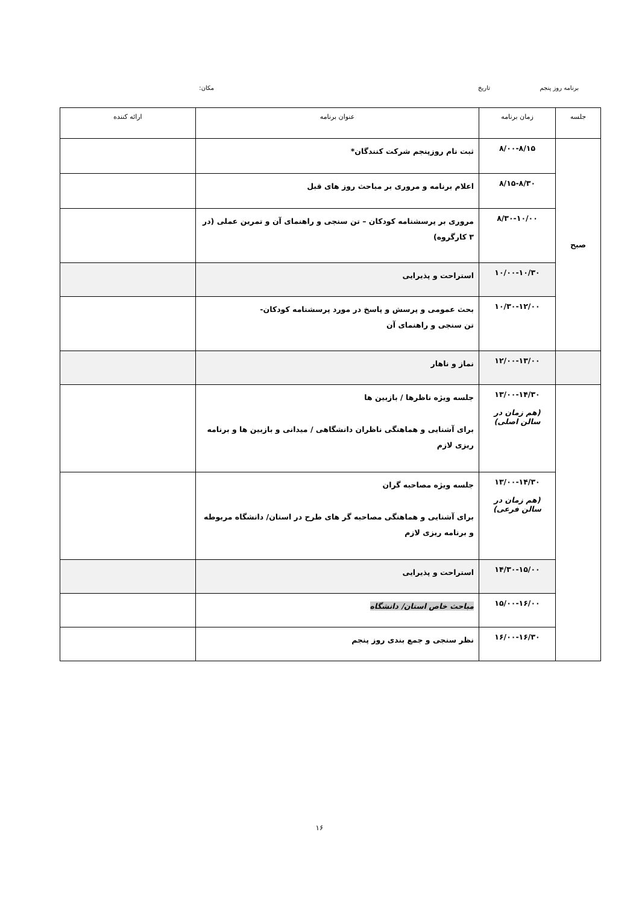برنامه روز پنجم تاریخ مکان:
| جلسه | زمان برنامه | عنوان برنامه | ارائه کننده |
| --- | --- | --- | --- |
| صبح | ۸/۰۰-۸/۱۵ | ثبت نام روزپنجم شرکت کنندگان* | |
| | ۸/۱۵-۸/۳۰ | اعلام برنامه و مروری بر مباحث روز های قبل | |
| | ۸/۳۰-۱۰/۰۰ | مروری بر پرسشنامه کودکان – تن سنجی و راهنمای آن و تمرین عملی (در ۳ کارگروه) | |
| | ۱۰/۰۰-۱۰/۳۰ | استراحت و پذیرایی | |
| | ۱۰/۳۰-۱۲/۰۰ | بحث عمومی و پرسش و پاسخ در مورد پرسشنامه کودکان- تن سنجی و راهنمای آن | |
| | ۱۲/۰۰-۱۳/۰۰ | نماز و ناهار | |
| | ۱۳/۰۰-۱۴/۳۰ (هم زمان در سالن اصلی) | جلسه ویژه ناظرها / بازبین ها برای آشنایی و هماهنگی ناظران دانشگاهی / میدانی و بازبین ها و برنامه ریزی لازم | |
| | ۱۳/۰۰-۱۴/۳۰ (هم زمان در سالن فرعی) | جلسه ویژه مصاحبه گران برای آشنایی و هماهنگی مصاحبه گر های طرح در استان/ دانشگاه مربوطه و برنامه ریزی لازم | |
| | ۱۴/۳۰-۱۵/۰۰ | استراحت و پذیرایی | |
| | ۱۵/۰۰-۱۶/۰۰ | مباحث خاص استان/ دانشگاه | |
| | ۱۶/۰۰-۱۶/۳۰ | نظر سنجی و جمع بندی روز پنجم | |
۱۶